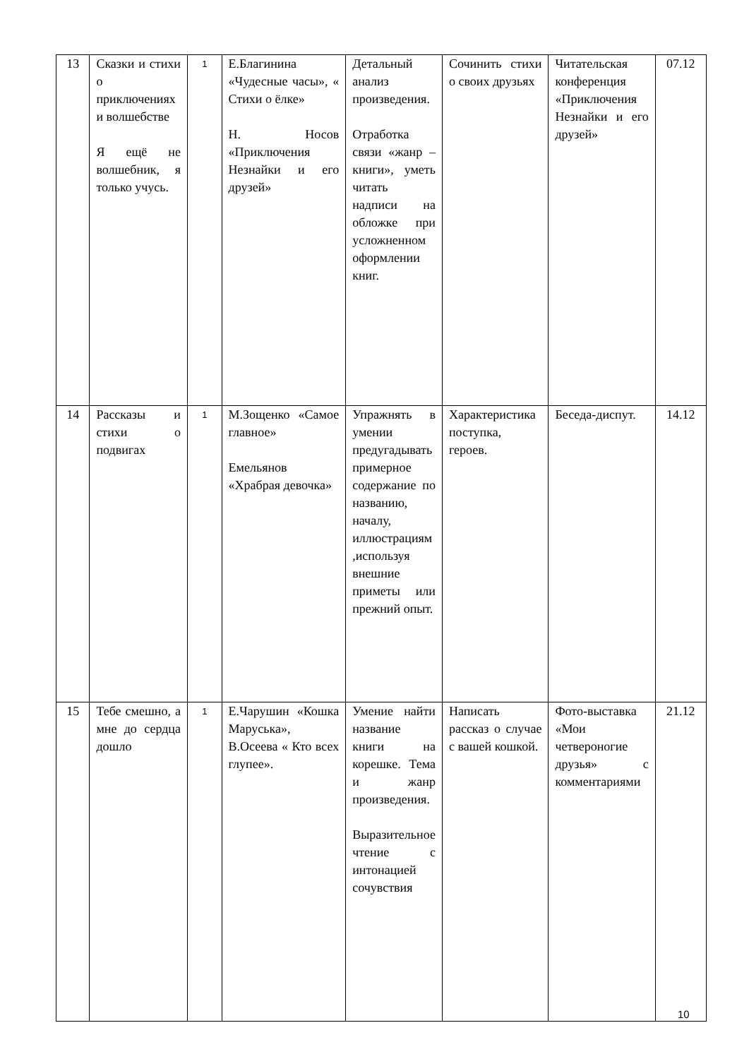| 13 | Сказки и стихи о приключениях и волшебстве Я ещё не волшебник, я только учусь. | 1 | Е.Благинина «Чудесные часы», « Стихи о ёлке» Н. Носов «Приключения Незнайки и его друзей» | Детальный анализ произведения. Отработка связи «жанр – книги», уметь читать надписи на обложке при усложненном оформлении книг. | Сочинить стихи о своих друзьях | Читательская конференция «Приключения Незнайки и его друзей» | 07.12 |
| 14 | Рассказы и стихи о подвигах | 1 | М.Зощенко «Самое главное» Емельянов «Храбрая девочка» | Упражнять в умении предугадывать примерное содержание по названию, началу, иллюстрациям ,используя внешние приметы или прежний опыт. | Характеристика поступка, героев. | Беседа-диспут. | 14.12 |
| 15 | Тебе смешно, а мне до сердца дошло | 1 | Е.Чарушин «Кошка Маруська», В.Осеева « Кто всех глупее». | Умение найти название книги на корешке. Тема и жанр произведения. Выразительное чтение с интонацией сочувствия | Написать рассказ о случае с вашей кошкой. | Фото-выставка «Мои четвероногие друзья» с комментариями | 21.12 |
10